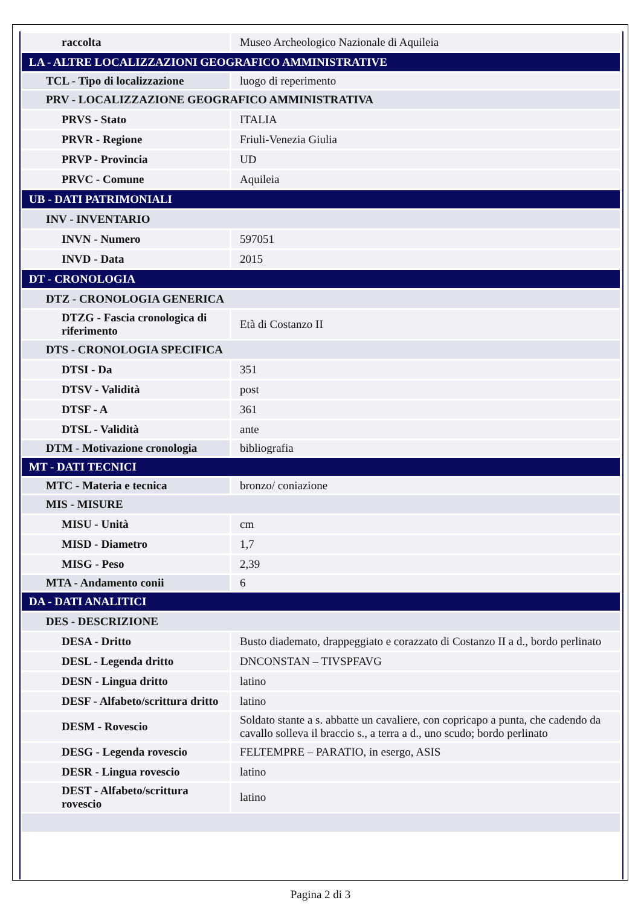| raccolta | Museo Archeologico Nazionale di Aquileia |
| LA - ALTRE LOCALIZZAZIONI GEOGRAFICO AMMINISTRATIVE | |
| TCL - Tipo di localizzazione | luogo di reperimento |
| PRV - LOCALIZZAZIONE GEOGRAFICO AMMINISTRATIVA | |
| PRVS - Stato | ITALIA |
| PRVR - Regione | Friuli-Venezia Giulia |
| PRVP - Provincia | UD |
| PRVC - Comune | Aquileia |
| UB - DATI PATRIMONIALI | |
| INV - INVENTARIO | |
| INVN - Numero | 597051 |
| INVD - Data | 2015 |
| DT - CRONOLOGIA | |
| DTZ - CRONOLOGIA GENERICA | |
| DTZG - Fascia cronologica di riferimento | Età di Costanzo II |
| DTS - CRONOLOGIA SPECIFICA | |
| DTSI - Da | 351 |
| DTSV - Validità | post |
| DTSF - A | 361 |
| DTSL - Validità | ante |
| DTM - Motivazione cronologia | bibliografia |
| MT - DATI TECNICI | |
| MTC - Materia e tecnica | bronzo/ coniazione |
| MIS - MISURE | |
| MISU - Unità | cm |
| MISD - Diametro | 1,7 |
| MISG - Peso | 2,39 |
| MTA - Andamento conii | 6 |
| DA - DATI ANALITICI | |
| DES - DESCRIZIONE | |
| DESA - Dritto | Busto diademato, drappeggiato e corazzato di Costanzo II a d., bordo perlinato |
| DESL - Legenda dritto | DNCONSTAN – TIVSPFAVG |
| DESN - Lingua dritto | latino |
| DESF - Alfabeto/scrittura dritto | latino |
| DESM - Rovescio | Soldato stante a s. abbatte un cavaliere, con copricapo a punta, che cadendo da cavallo solleva il braccio s., a terra a d., uno scudo; bordo perlinato |
| DESG - Legenda rovescio | FELTEMPRE – PARATIO, in esergo, ASIS |
| DESR - Lingua rovescio | latino |
| DEST - Alfabeto/scrittura rovescio | latino |
Pagina 2 di 3